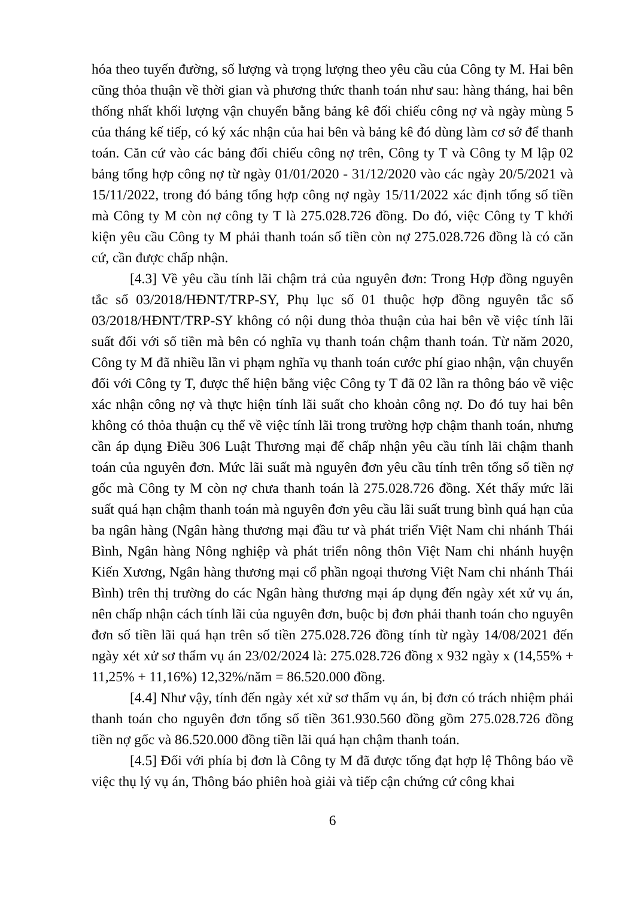hóa theo tuyến đường, số lượng và trọng lượng theo yêu cầu của Công ty M. Hai bên cũng thỏa thuận về thời gian và phương thức thanh toán như sau: hàng tháng, hai bên thống nhất khối lượng vận chuyển bằng bảng kê đối chiếu công nợ và ngày mùng 5 của tháng kế tiếp, có ký xác nhận của hai bên và bảng kê đó dùng làm cơ sở để thanh toán. Căn cứ vào các bảng đối chiếu công nợ trên, Công ty T và Công ty M lập 02 bảng tổng hợp công nợ từ ngày 01/01/2020 - 31/12/2020 vào các ngày 20/5/2021 và 15/11/2022, trong đó bảng tổng hợp công nợ ngày 15/11/2022 xác định tổng số tiền mà Công ty M còn nợ công ty T là 275.028.726 đồng. Do đó, việc Công ty T khởi kiện yêu cầu Công ty M phải thanh toán số tiền còn nợ 275.028.726 đồng là có căn cứ, cần được chấp nhận.
[4.3] Về yêu cầu tính lãi chậm trả của nguyên đơn: Trong Hợp đồng nguyên tắc số 03/2018/HĐNT/TRP-SY, Phụ lục số 01 thuộc hợp đồng nguyên tắc số 03/2018/HĐNT/TRP-SY không có nội dung thỏa thuận của hai bên về việc tính lãi suất đối với số tiền mà bên có nghĩa vụ thanh toán chậm thanh toán. Từ năm 2020, Công ty M đã nhiều lần vi phạm nghĩa vụ thanh toán cước phí giao nhận, vận chuyển đối với Công ty T, được thể hiện bằng việc Công ty T đã 02 lần ra thông báo về việc xác nhận công nợ và thực hiện tính lãi suất cho khoản công nợ. Do đó tuy hai bên không có thỏa thuận cụ thể về việc tính lãi trong trường hợp chậm thanh toán, nhưng cần áp dụng Điều 306 Luật Thương mại để chấp nhận yêu cầu tính lãi chậm thanh toán của nguyên đơn. Mức lãi suất mà nguyên đơn yêu cầu tính trên tổng số tiền nợ gốc mà Công ty M còn nợ chưa thanh toán là 275.028.726 đồng. Xét thấy mức lãi suất quá hạn chậm thanh toán mà nguyên đơn yêu cầu lãi suất trung bình quá hạn của ba ngân hàng (Ngân hàng thương mại đầu tư và phát triển Việt Nam chi nhánh Thái Bình, Ngân hàng Nông nghiệp và phát triển nông thôn Việt Nam chi nhánh huyện Kiến Xương, Ngân hàng thương mại cổ phần ngoại thương Việt Nam chi nhánh Thái Bình) trên thị trường do các Ngân hàng thương mại áp dụng đến ngày xét xử vụ án, nên chấp nhận cách tính lãi của nguyên đơn, buộc bị đơn phải thanh toán cho nguyên đơn số tiền lãi quá hạn trên số tiền 275.028.726 đồng tính từ ngày 14/08/2021 đến ngày xét xử sơ thẩm vụ án 23/02/2024 là: 275.028.726 đồng x 932 ngày x (14,55% + 11,25% + 11,16%) 12,32%/năm = 86.520.000 đồng.
[4.4] Như vậy, tính đến ngày xét xử sơ thẩm vụ án, bị đơn có trách nhiệm phải thanh toán cho nguyên đơn tổng số tiền 361.930.560 đồng gồm 275.028.726 đồng tiền nợ gốc và 86.520.000 đồng tiền lãi quá hạn chậm thanh toán.
[4.5] Đối với phía bị đơn là Công ty M đã được tống đạt hợp lệ Thông báo về việc thụ lý vụ án, Thông báo phiên hoà giải và tiếp cận chứng cứ công khai
6